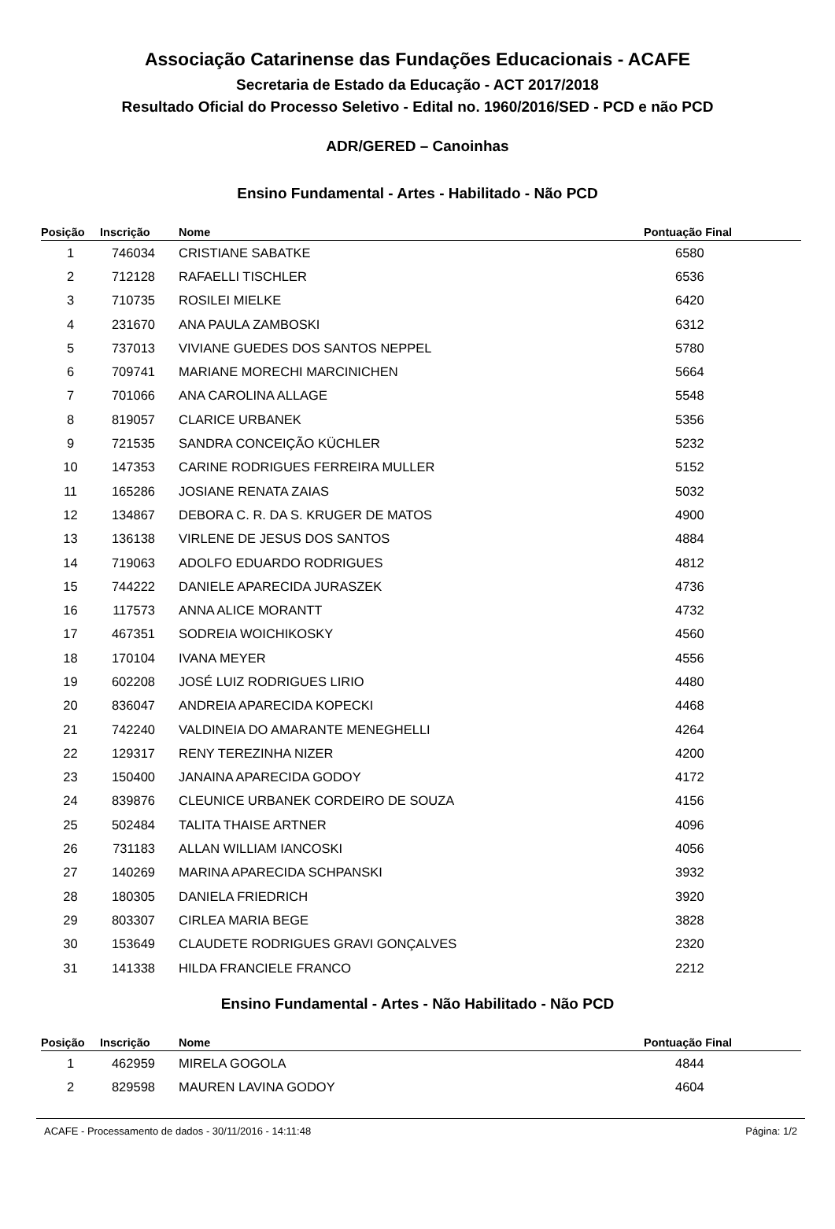Associação Catarinense das Fundações Educacionais - ACAFE
Secretaria de Estado da Educação - ACT 2017/2018
Resultado Oficial do Processo Seletivo - Edital no. 1960/2016/SED - PCD e não PCD
ADR/GERED – Canoinhas
Ensino Fundamental - Artes - Habilitado - Não PCD
| Posição | Inscrição | Nome | Pontuação Final |
| --- | --- | --- | --- |
| 1 | 746034 | CRISTIANE SABATKE | 6580 |
| 2 | 712128 | RAFAELLI TISCHLER | 6536 |
| 3 | 710735 | ROSILEI MIELKE | 6420 |
| 4 | 231670 | ANA PAULA ZAMBOSKI | 6312 |
| 5 | 737013 | VIVIANE GUEDES DOS SANTOS NEPPEL | 5780 |
| 6 | 709741 | MARIANE MORECHI MARCINICHEN | 5664 |
| 7 | 701066 | ANA CAROLINA ALLAGE | 5548 |
| 8 | 819057 | CLARICE URBANEK | 5356 |
| 9 | 721535 | SANDRA CONCEIÇÃO KÜCHLER | 5232 |
| 10 | 147353 | CARINE RODRIGUES FERREIRA MULLER | 5152 |
| 11 | 165286 | JOSIANE RENATA ZAIAS | 5032 |
| 12 | 134867 | DEBORA C. R. DA S. KRUGER DE MATOS | 4900 |
| 13 | 136138 | VIRLENE DE JESUS DOS SANTOS | 4884 |
| 14 | 719063 | ADOLFO EDUARDO RODRIGUES | 4812 |
| 15 | 744222 | DANIELE APARECIDA JURASZEK | 4736 |
| 16 | 117573 | ANNA ALICE MORANTT | 4732 |
| 17 | 467351 | SODREIA WOICHIKOSKY | 4560 |
| 18 | 170104 | IVANA MEYER | 4556 |
| 19 | 602208 | JOSÉ LUIZ RODRIGUES LIRIO | 4480 |
| 20 | 836047 | ANDREIA APARECIDA KOPECKI | 4468 |
| 21 | 742240 | VALDINEIA DO AMARANTE MENEGHELLI | 4264 |
| 22 | 129317 | RENY TEREZINHA NIZER | 4200 |
| 23 | 150400 | JANAINA APARECIDA GODOY | 4172 |
| 24 | 839876 | CLEUNICE URBANEK CORDEIRO DE SOUZA | 4156 |
| 25 | 502484 | TALITA THAISE ARTNER | 4096 |
| 26 | 731183 | ALLAN WILLIAM IANCOSKI | 4056 |
| 27 | 140269 | MARINA APARECIDA SCHPANSKI | 3932 |
| 28 | 180305 | DANIELA FRIEDRICH | 3920 |
| 29 | 803307 | CIRLEA MARIA BEGE | 3828 |
| 30 | 153649 | CLAUDETE RODRIGUES GRAVI GONÇALVES | 2320 |
| 31 | 141338 | HILDA FRANCIELE FRANCO | 2212 |
Ensino Fundamental - Artes - Não Habilitado - Não PCD
| Posição | Inscrição | Nome | Pontuação Final |
| --- | --- | --- | --- |
| 1 | 462959 | MIRELA GOGOLA | 4844 |
| 2 | 829598 | MAUREN LAVINA GODOY | 4604 |
ACAFE - Processamento de dados - 30/11/2016 - 14:11:48 Página: 1/2